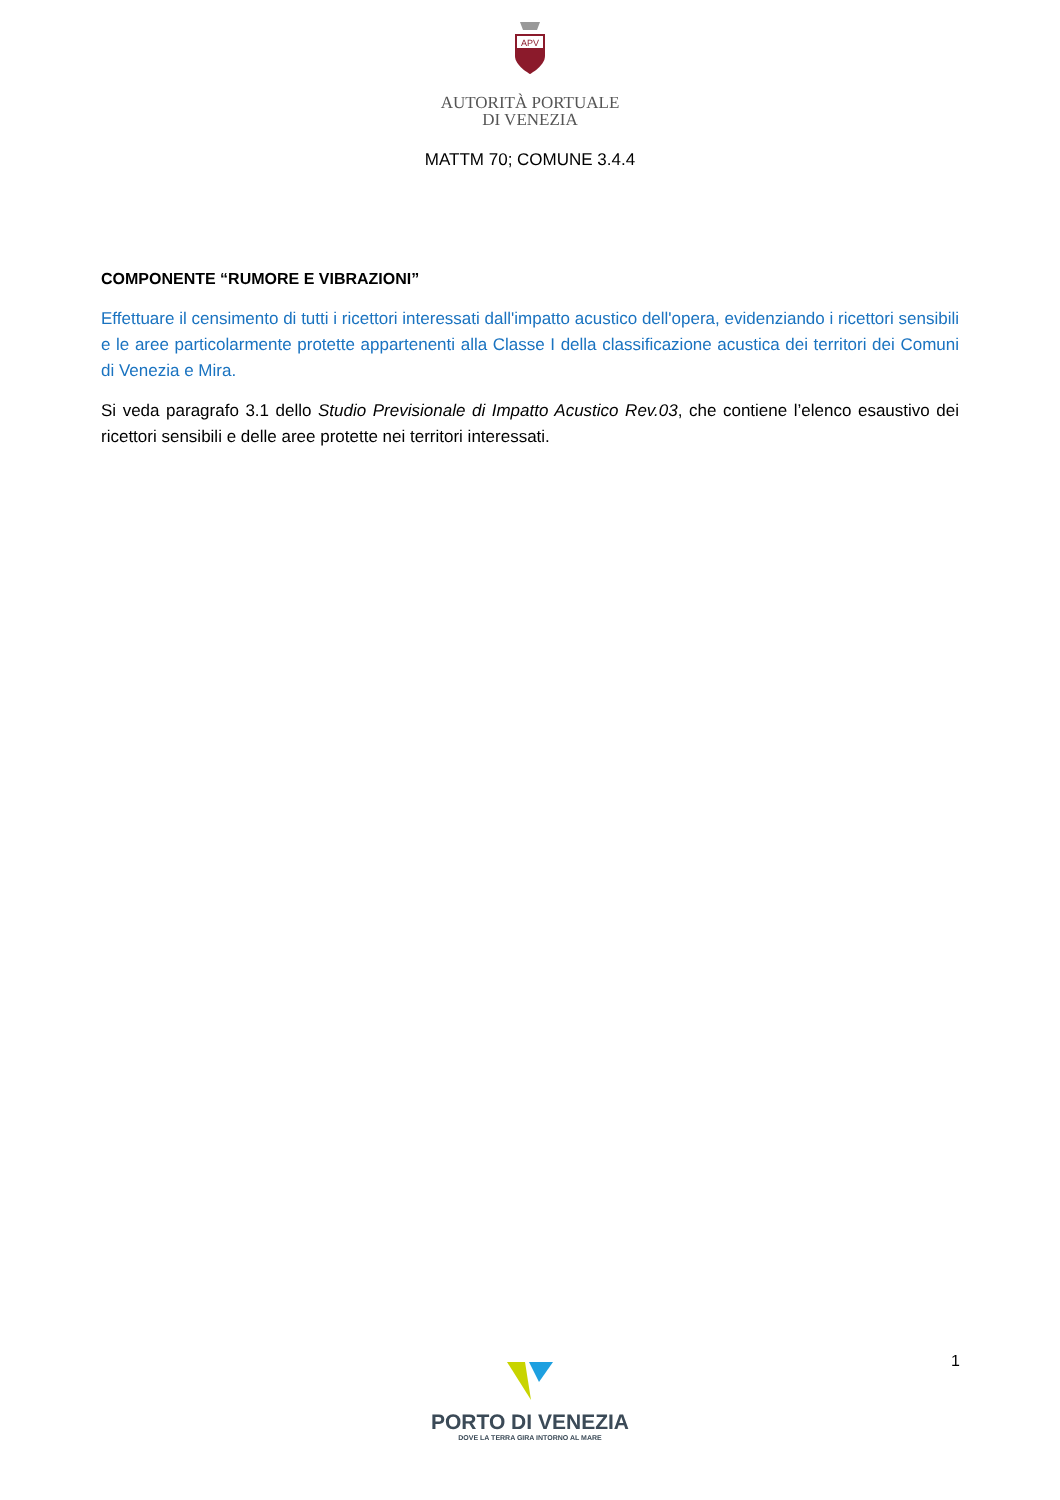APV
AUTORITÀ PORTUALE
DI VENEZIA
MATTM 70; COMUNE 3.4.4
COMPONENTE “RUMORE E VIBRAZIONI”
Effettuare il censimento di tutti i ricettori interessati dall'impatto acustico dell'opera, evidenziando i ricettori sensibili e le aree particolarmente protette appartenenti alla Classe I della classificazione acustica dei territori dei Comuni di Venezia e Mira.
Si veda paragrafo 3.1 dello Studio Previsionale di Impatto Acustico Rev.03, che contiene l’elenco esaustivo dei ricettori sensibili e delle aree protette nei territori interessati.
1
PORTO DI VENEZIA
DOVE LA TERRA GIRA INTORNO AL MARE